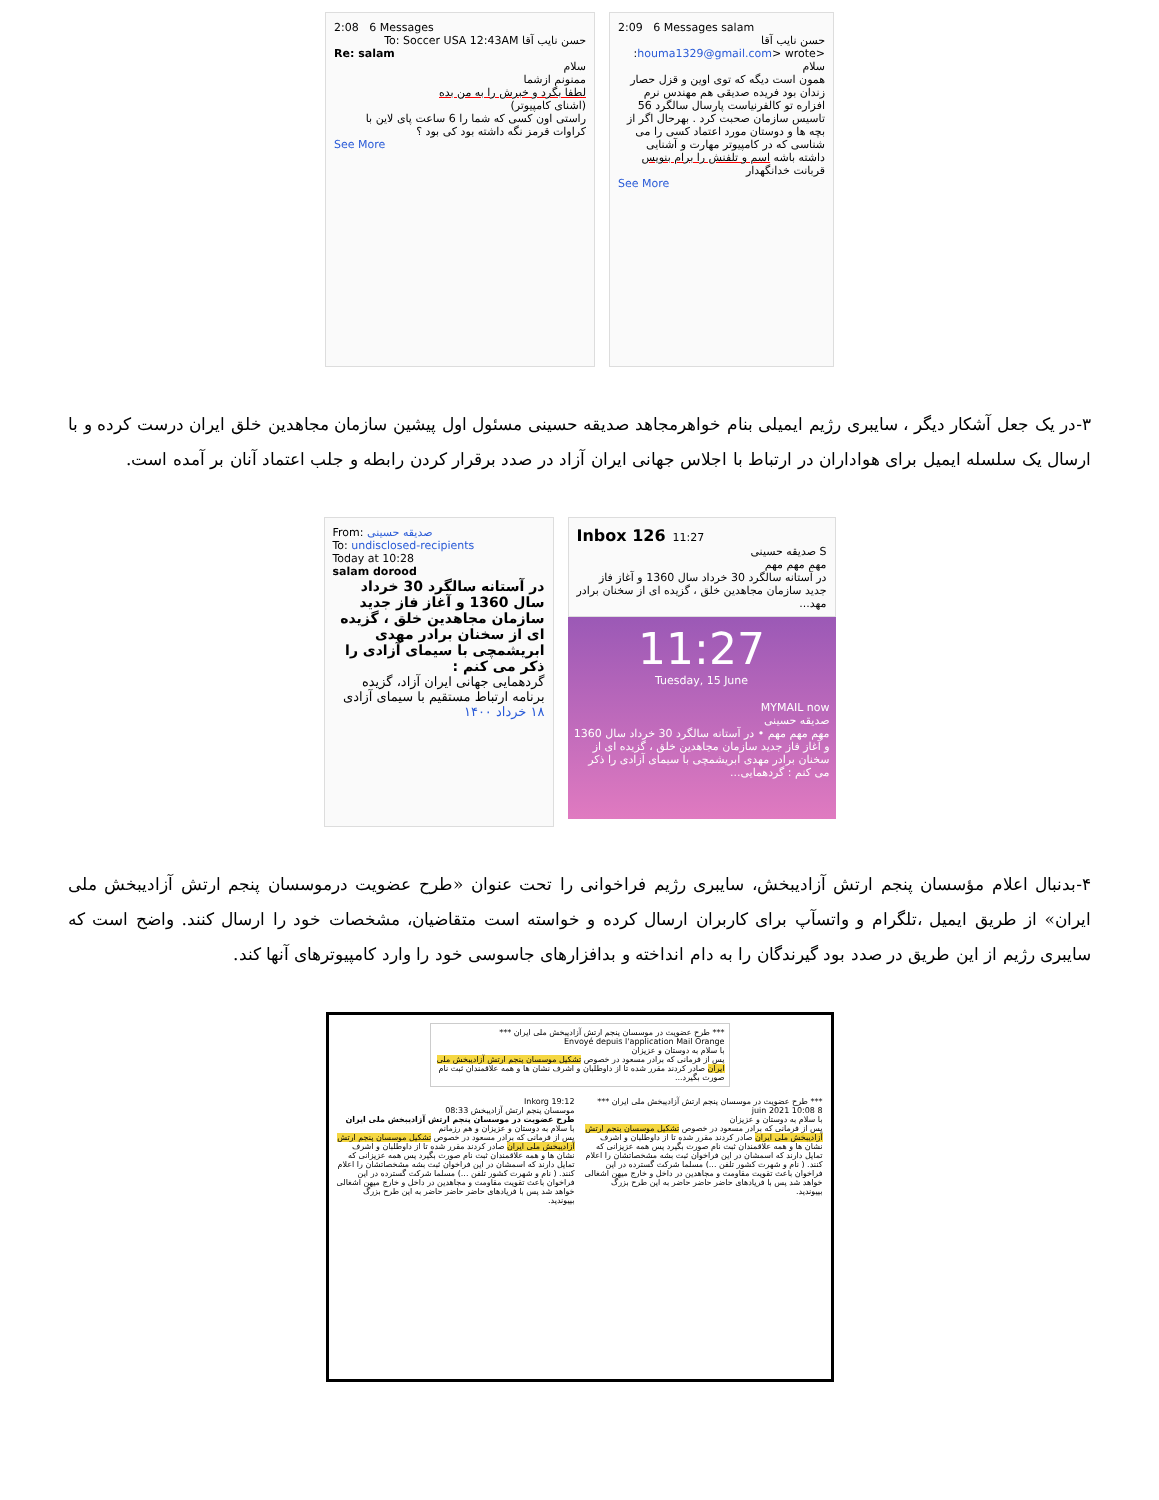2:08 6 Messages
حسن نایب آقا To: Soccer USA 12:43AM
Re: salam
سلام
ممنونم ازشما
لطفا بگرد و خبرش را به من بده
(اشنای کامپیوتر)
راستی اون کسی که شما را 6 ساعت پای لاین با کراوات قرمز نگه داشته بود کی بود ؟
See More
2:09 6 Messages salam
حسن نایب آقا <houma1329@gmail.com> wrote:
سلام
همون است دیگه که توی اوین و قزل حصار زندان بود فریده صدیقی هم مهندس نرم افزاره تو کالفرنیاست پارسال سالگرد 56 تاسیس سازمان صحبت کرد . بهرحال اگر از بچه ها و دوستان مورد اعتماد کسی را می شناسی که در کامپیوتر مهارت و آشنایی داشته باشه اسم و تلفنش را برام بنویس
قربانت خدانگهدار
See More
۳-در یک جعل آشکار دیگر ، سایبری رژیم ایمیلی بنام خواهرمجاهد صدیقه حسینی مسئول اول پیشین سازمان مجاهدین خلق ایران درست کرده و با ارسال یک سلسله ایمیل برای هواداران در ارتباط با اجلاس جهانی ایران آزاد در صدد برقرار کردن رابطه و جلب اعتماد آنان بر آمده است.
From: صدیقه حسینی
To: undisclosed-recipients
Today at 10:28
salam dorood
در آستانه سالگرد 30 خرداد سال 1360 و آغاز فاز جدید سازمان مجاهدین خلق ، گزیده ای از سخنان برادر مهدی ابریشمچی با سیمای آزادی را ذکر می کنم :
گردهمایی جهانی ایران آزاد، گزیده برنامه ارتباط مستقیم با سیمای آزادی ۱۸ خرداد ۱۴۰۰
Inbox 126 11:27
S صدیقه حسینی
مهم مهم مهم
در آستانه سالگرد 30 خرداد سال 1360 و آغاز فاز جدید سازمان مجاهدین خلق ، گزیده ای از سخنان برادر مهد...
11:27
Tuesday, 15 June
MYMAIL now
صدیقه حسینی
مهم مهم مهم • در آستانه سالگرد 30 خرداد سال 1360 و آغاز فاز جدید سازمان مجاهدین خلق ، گزیده ای از سخنان برادر مهدی ابریشمچی با سیمای آزادی را ذکر می کنم : گردهمایی...
۴-بدنبال اعلام مؤسسان پنجم ارتش آزادیبخش، سایبری رژیم فراخوانی را تحت عنوان «طرح عضویت درموسسان پنجم ارتش آزادیبخش ملی ایران» از طریق ایمیل ،تلگرام و واتسآپ برای کاربران ارسال کرده و خواسته است متقاضیان، مشخصات خود را ارسال کنند. واضح است که سایبری رژیم از این طریق در صدد بود گیرندگان را به دام انداخته و بدافزارهای جاسوسی خود را وارد کامپیوترهای آنها کند.
*** طرح عضویت در موسسان پنجم ارتش آزادیبخش ملی ایران ***
Envoyé depuis l'application Mail Orange
با سلام به دوستان و عزیزان
پس از فرمانی که برادر مسعود در خصوص تشکیل موسسان پنجم ارتش آزادیبخش ملی ایران صادر کردند مقرر شده تا از داوطلبان و اشرف نشان ها و همه علاقمندان ثبت نام صورت بگیرد...
*** طرح عضویت در موسسان پنجم ارتش آزادیبخش ملی ایران ***
8 juin 2021 10:08
با سلام به دوستان و عزیزان
پس از فرمانی که برادر مسعود در خصوص تشکیل موسسان پنجم ارتش آزادیبخش ملی ایران صادر کردند مقرر شده تا از داوطلبان و اشرف نشان ها و همه علاقمندان ثبت نام صورت بگیرد پس همه عزیزانی که تمایل دارند که اسمشان در این فراخوان ثبت بشه مشخصاتشان را اعلام کنند. ( نام و شهرت کشور تلفن ...) مسلما شرکت گسترده در این فراخوان باعث تقویت مقاومت و مجاهدین در داخل و خارج میهن اشغالی خواهد شد پس با فریادهای حاضر حاضر حاضر به این طرح بزرگ بپیوندید.
Inkorg 19:12
موسسان پنجم ارتش آزادیبخش 08:33
طرح عضویت در موسسان پنجم ارتش آزادیبخش ملی ایران
با سلام به دوستان و عزیزان و هم رزمانم
پس از فرمانی که برادر مسعود در خصوص تشکیل موسسان پنجم ارتش آزادیبخش ملی ایران صادر کردند مقرر شده تا از داوطلبان و اشرف نشان ها و همه علاقمندان ثبت نام صورت بگیرد پس همه عزیزانی که تمایل دارند که اسمشان در این فراخوان ثبت بشه مشخصاتشان را اعلام کنند. ( نام و شهرت کشور تلفن ...) مسلما شرکت گسترده در این فراخوان باعث تقویت مقاومت و مجاهدین در داخل و خارج میهن اشغالی خواهد شد پس با فریادهای حاضر حاضر حاضر به این طرح بزرگ بپیوندید.